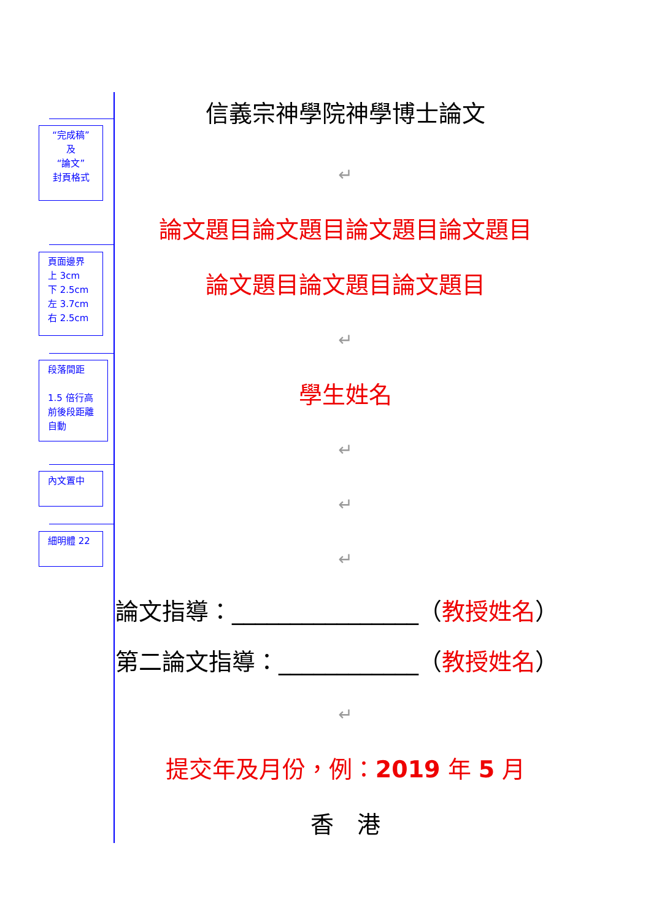“完成稿”
及
“論文”
封頁格式
頁面邊界
上 3cm
下 2.5cm
左 3.7cm
右 2.5cm
段落間距
1.5 倍行高
前後段距離
自動
內文置中
細明體 22
信義宗神學院神學博士論文
↵
論文題目論文題目論文題目論文題目
論文題目論文題目論文題目
↵
學生姓名
↵
↵
↵
論文指導：________________（教授姓名）
第二論文指導：____________（教授姓名）
↵
提交年及月份，例：2019 年 5 月
香　港